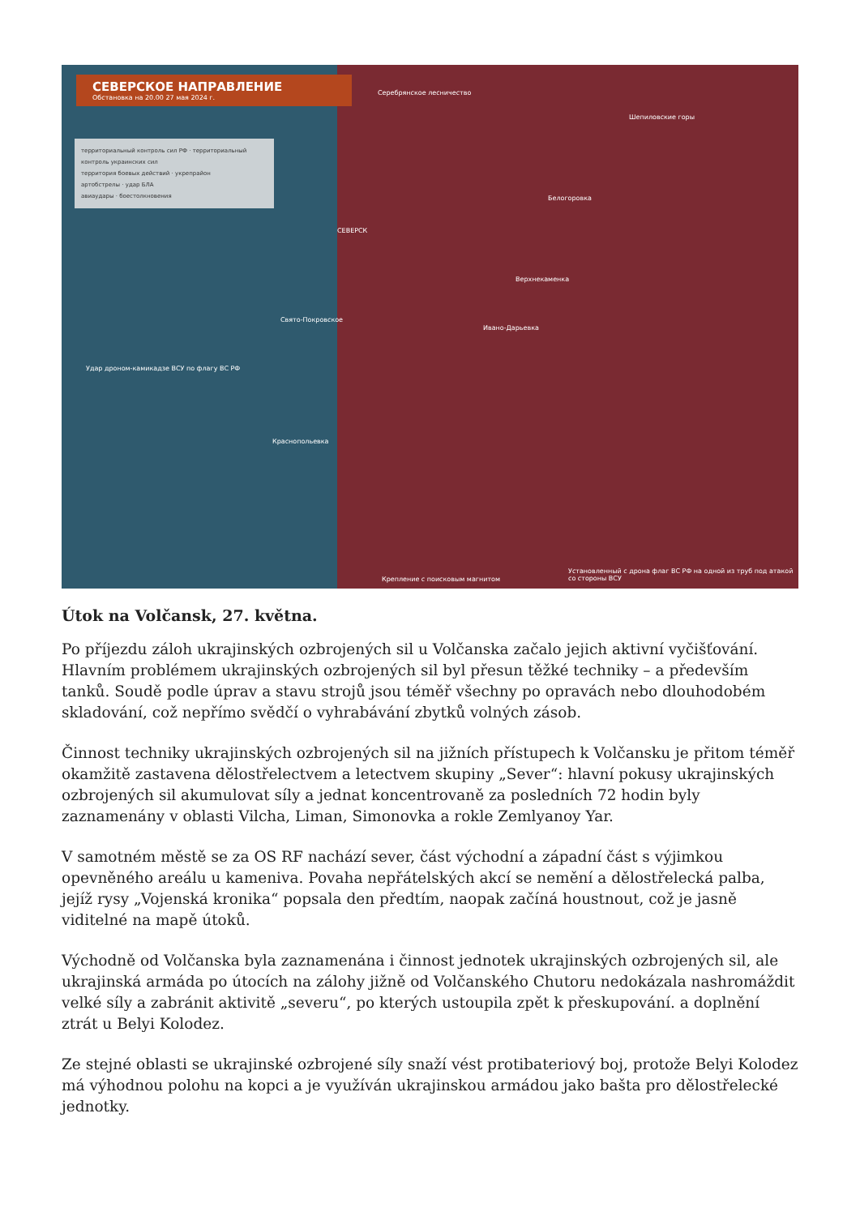СЕВЕРСКОЕ НАПРАВЛЕНИЕ
Обстановка на 20.00 27 мая 2024 г.
территориальный контроль сил РФ · территориальный контроль украинских сил
территория боевых действий · укрепрайон
артобстрелы · удар БЛА
авиаудары · боестолкновения
Удар дроном-камикадзе ВСУ по флагу ВС РФ
Серебрянское лесничество
Шепиловские горы
СЕВЕРСК
Белогоровка
Верхнекаменка
Свято-Покровское
Ивано-Дарьевка
Краснопольевка
Крепление с поисковым магнитом
Установленный с дрона флаг ВС РФ на одной из труб под атакой со стороны ВСУ
Útok na Volčansk, 27. května.
Po příjezdu záloh ukrajinských ozbrojených sil u Volčanska začalo jejich aktivní vyčišťování. Hlavním problémem ukrajinských ozbrojených sil byl přesun těžké techniky – a především tanků. Soudě podle úprav a stavu strojů jsou téměř všechny po opravách nebo dlouhodobém skladování, což nepřímo svědčí o vyhrabávání zbytků volných zásob.
Činnost techniky ukrajinských ozbrojených sil na jižních přístupech k Volčansku je přitom téměř okamžitě zastavena dělostřelectvem a letectvem skupiny „Sever“: hlavní pokusy ukrajinských ozbrojených sil akumulovat síly a jednat koncentrovaně za posledních 72 hodin byly zaznamenány v oblasti Vilcha, Liman, Simonovka a rokle Zemlyanoy Yar.
V samotném městě se za OS RF nachází sever, část východní a západní část s výjimkou opevněného areálu u kameniva. Povaha nepřátelských akcí se nemění a dělostřelecká palba, jejíž rysy „Vojenská kronika“ popsala den předtím, naopak začíná houstnout, což je jasně viditelné na mapě útoků.
Východně od Volčanska byla zaznamenána i činnost jednotek ukrajinských ozbrojených sil, ale ukrajinská armáda po útocích na zálohy jižně od Volčanského Chutoru nedokázala nashromáždit velké síly a zabránit aktivitě „severu“, po kterých ustoupila zpět k přeskupování. a doplnění ztrát u Belyi Kolodez.
Ze stejné oblasti se ukrajinské ozbrojené síly snaží vést protibateriový boj, protože Belyi Kolodez má výhodnou polohu na kopci a je využíván ukrajinskou armádou jako bašta pro dělostřelecké jednotky.